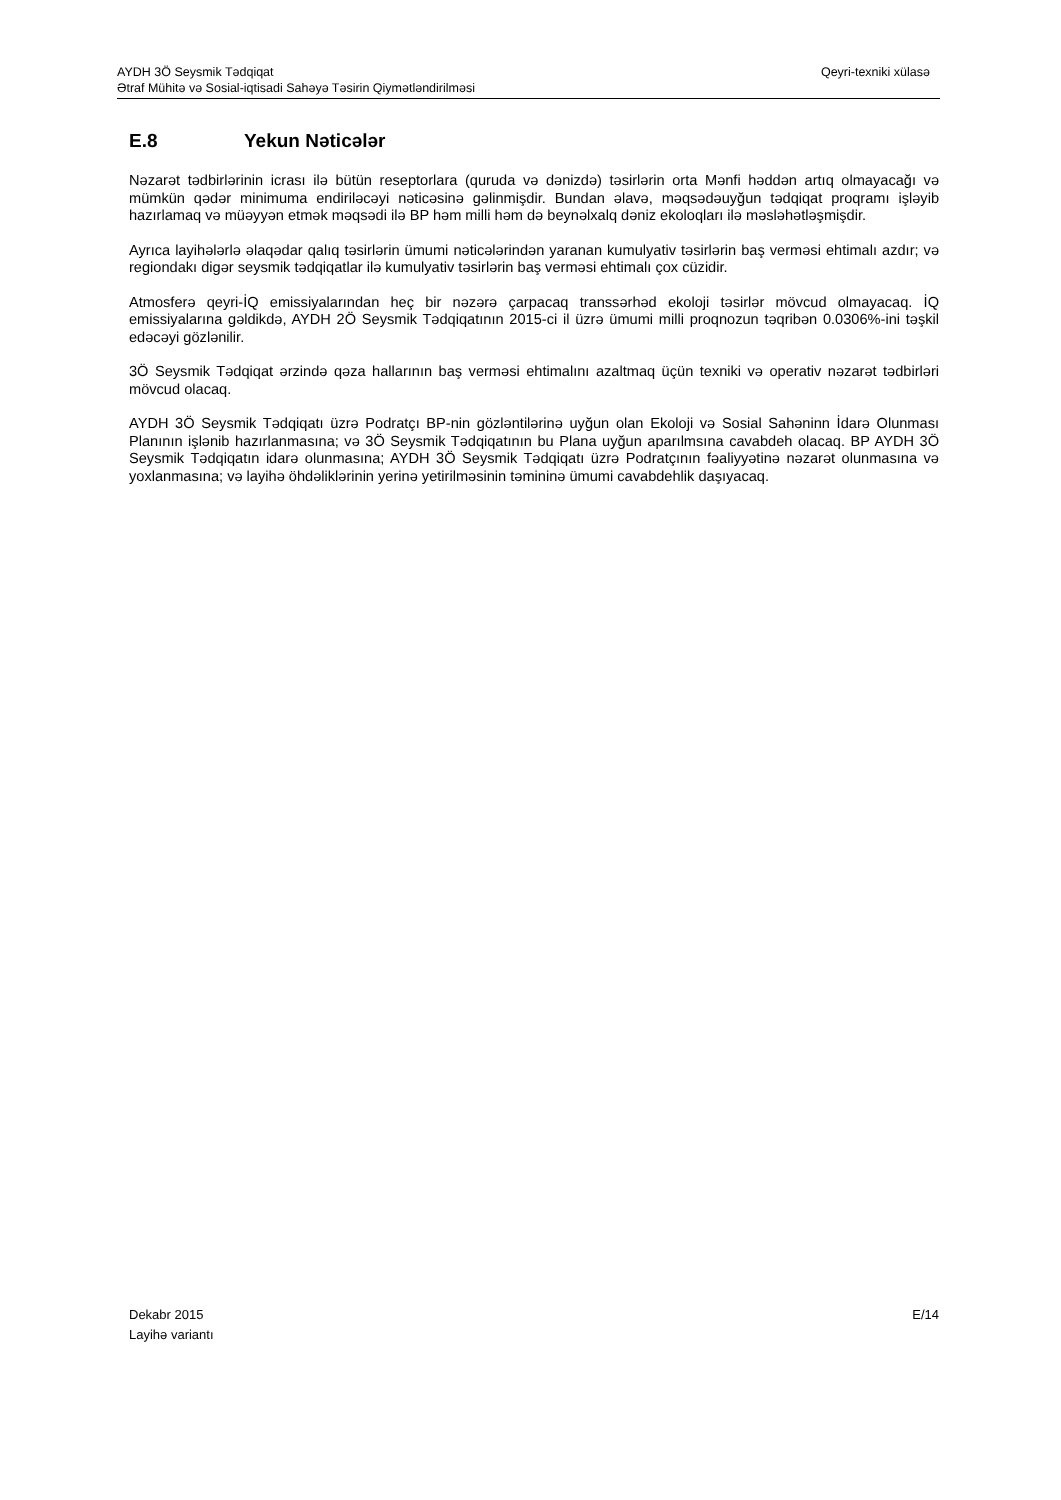Qeyri-texniki xülasə AYDH 3Ö Seysmik Tədqiqat
Ətraf Mühitə və Sosial-iqtisadi Sahəyə Təsirin Qiymətləndirilməsi
E.8 Yekun Nəticələr
Nəzarət tədbirlərinin icrası ilə bütün reseptorlara (quruda və dənizdə) təsirlərin orta Mənfi həddən artıq olmayacağı və mümkün qədər minimuma endiriləcəyi nəticəsinə gəlinmişdir. Bundan əlavə, məqsədəuyğun tədqiqat proqramı işləyib hazırlamaq və müəyyən etmək məqsədi ilə BP həm milli həm də beynəlxalq dəniz ekoloqları ilə məsləhətləşmişdir.
Ayrıca layihələrlə əlaqədar qalıq təsirlərin ümumi nəticələrindən yaranan kumulyativ təsirlərin baş verməsi ehtimalı azdır; və regiondakı digər seysmik tədqiqatlar ilə kumulyativ təsirlərin baş verməsi ehtimalı çox cüzidir.
Atmosferə qeyri-İQ emissiyalarından heç bir nəzərə çarpacaq transsərhəd ekoloji təsirlər mövcud olmayacaq. İQ emissiyalarına gəldikdə, AYDH 2Ö Seysmik Tədqiqatının 2015-ci il üzrə ümumi milli proqnozun təqribən 0.0306%-ini təşkil edəcəyi gözlənilir.
3Ö Seysmik Tədqiqat ərzində qəza hallarının baş verməsi ehtimalını azaltmaq üçün texniki və operativ nəzarət tədbirləri mövcud olacaq.
AYDH 3Ö Seysmik Tədqiqatı üzrə Podratçı BP-nin gözləntilərinə uyğun olan Ekoloji və Sosial Sahəninn İdarə Olunması Planının işlənib hazırlanmasına; və 3Ö Seysmik Tədqiqatının bu Plana uyğun aparılmsına cavabdeh olacaq. BP AYDH 3Ö Seysmik Tədqiqatın idarə olunmasına; AYDH 3Ö Seysmik Tədqiqatı üzrə Podratçının fəaliyyətinə nəzarət olunmasına və yoxlanmasına; və layihə öhdəliklərinin yerinə yetirilməsinin təmininə ümumi cavabdehlik daşıyacaq.
E/14 Dekabr 2015
Layihə variantı